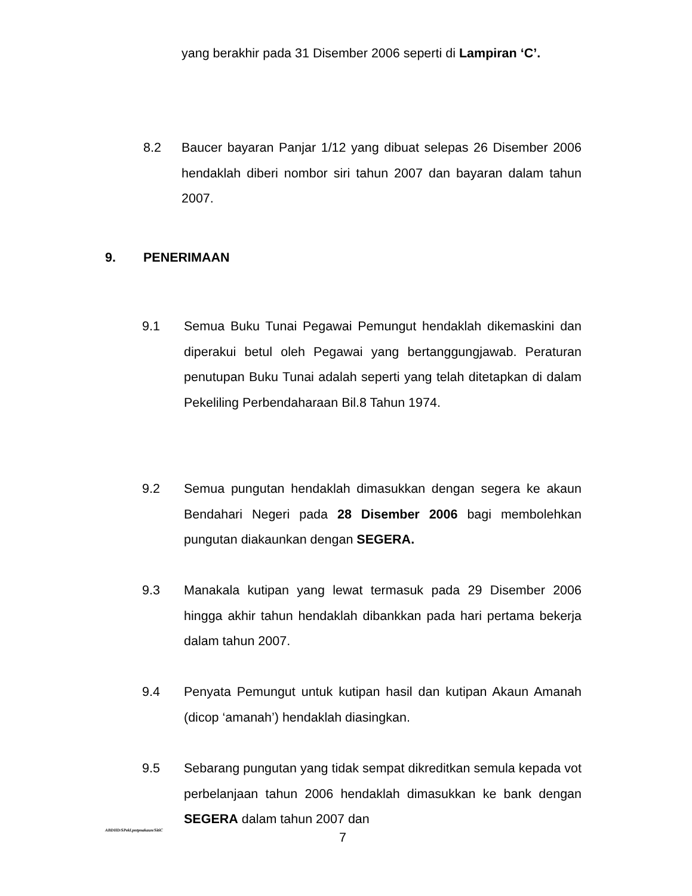yang berakhir pada 31 Disember 2006 seperti di Lampiran ‘C’.
8.2
Baucer bayaran Panjar 1/12 yang dibuat selepas 26 Disember 2006 hendaklah diberi nombor siri tahun 2007 dan bayaran dalam tahun 2007.
9. PENERIMAAN
9.1
Semua Buku Tunai Pegawai Pemungut hendaklah dikemaskini dan diperakui betul oleh Pegawai yang bertanggungjawab. Peraturan penutupan Buku Tunai adalah seperti yang telah ditetapkan di dalam Pekeliling Perbendaharaan Bil.8 Tahun 1974.
9.2
Semua pungutan hendaklah dimasukkan dengan segera ke akaun Bendahari Negeri pada 28 Disember 2006 bagi membolehkan pungutan diakaunkan dengan SEGERA.
9.3
Manakala kutipan yang lewat termasuk pada 29 Disember 2006 hingga akhir tahun hendaklah dibankkan pada hari pertama bekerja dalam tahun 2007.
9.4
Penyata Pemungut untuk kutipan hasil dan kutipan Akaun Amanah (dicop ‘amanah’) hendaklah diasingkan.
9.5
Sebarang pungutan yang tidak sempat dikreditkan semula kepada vot perbelanjaan tahun 2006 hendaklah dimasukkan ke bank dengan SEGERA dalam tahun 2007 dan
ABDHD/SPekl.pntpnakaun/SitiC
7